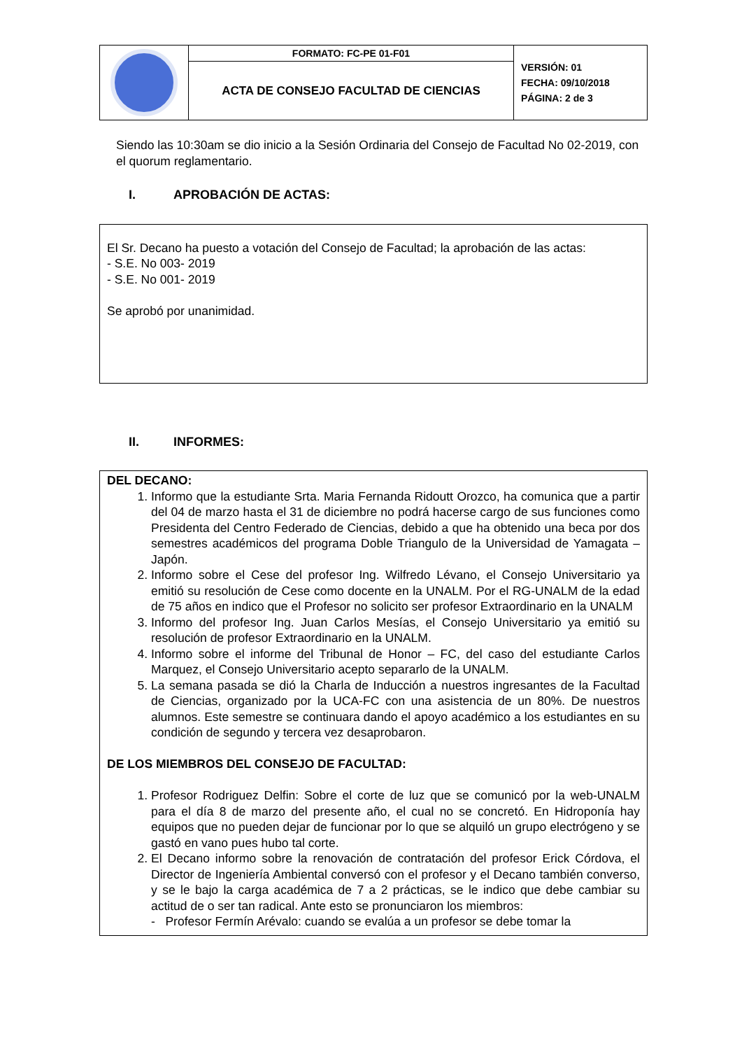| | FORMATO: FC-PE 01-F01 | VERSIÓN: 01 FECHA: 09/10/2018 PÁGINA: 2 de 3 |
| | ACTA DE CONSEJO FACULTAD DE CIENCIAS | |
Siendo las 10:30am se dio inicio a la Sesión Ordinaria del Consejo de Facultad No 02-2019, con el quorum reglamentario.
I. APROBACIÓN DE ACTAS:
El Sr. Decano ha puesto a votación del Consejo de Facultad; la aprobación de las actas:
- S.E. No 003- 2019
- S.E. No 001- 2019
Se aprobó por unanimidad.
II. INFORMES:
DEL DECANO:
1. Informo que la estudiante Srta. Maria Fernanda Ridoutt Orozco, ha comunica que a partir del 04 de marzo hasta el 31 de diciembre no podrá hacerse cargo de sus funciones como Presidenta del Centro Federado de Ciencias, debido a que ha obtenido una beca por dos semestres académicos del programa Doble Triangulo de la Universidad de Yamagata – Japón.
2. Informo sobre el Cese del profesor Ing. Wilfredo Lévano, el Consejo Universitario ya emitió su resolución de Cese como docente en la UNALM. Por el RG-UNALM de la edad de 75 años en indico que el Profesor no solicito ser profesor Extraordinario en la UNALM
3. Informo del profesor Ing. Juan Carlos Mesías, el Consejo Universitario ya emitió su resolución de profesor Extraordinario en la UNALM.
4. Informo sobre el informe del Tribunal de Honor – FC, del caso del estudiante Carlos Marquez, el Consejo Universitario acepto separarlo de la UNALM.
5. La semana pasada se dió la Charla de Inducción a nuestros ingresantes de la Facultad de Ciencias, organizado por la UCA-FC con una asistencia de un 80%. De nuestros alumnos. Este semestre se continuara dando el apoyo académico a los estudiantes en su condición de segundo y tercera vez desaprobaron.
DE LOS MIEMBROS DEL CONSEJO DE FACULTAD:
1. Profesor Rodriguez Delfin: Sobre el corte de luz que se comunicó por la web-UNALM para el día 8 de marzo del presente año, el cual no se concretó. En Hidroponía hay equipos que no pueden dejar de funcionar por lo que se alquiló un grupo electrógeno y se gastó en vano pues hubo tal corte.
2. El Decano informo sobre la renovación de contratación del profesor Erick Córdova, el Director de Ingeniería Ambiental conversó con el profesor y el Decano también converso, y se le bajo la carga académica de 7 a 2 prácticas, se le indico que debe cambiar su actitud de o ser tan radical. Ante esto se pronunciaron los miembros:
- Profesor Fermín Arévalo: cuando se evalúa a un profesor se debe tomar la